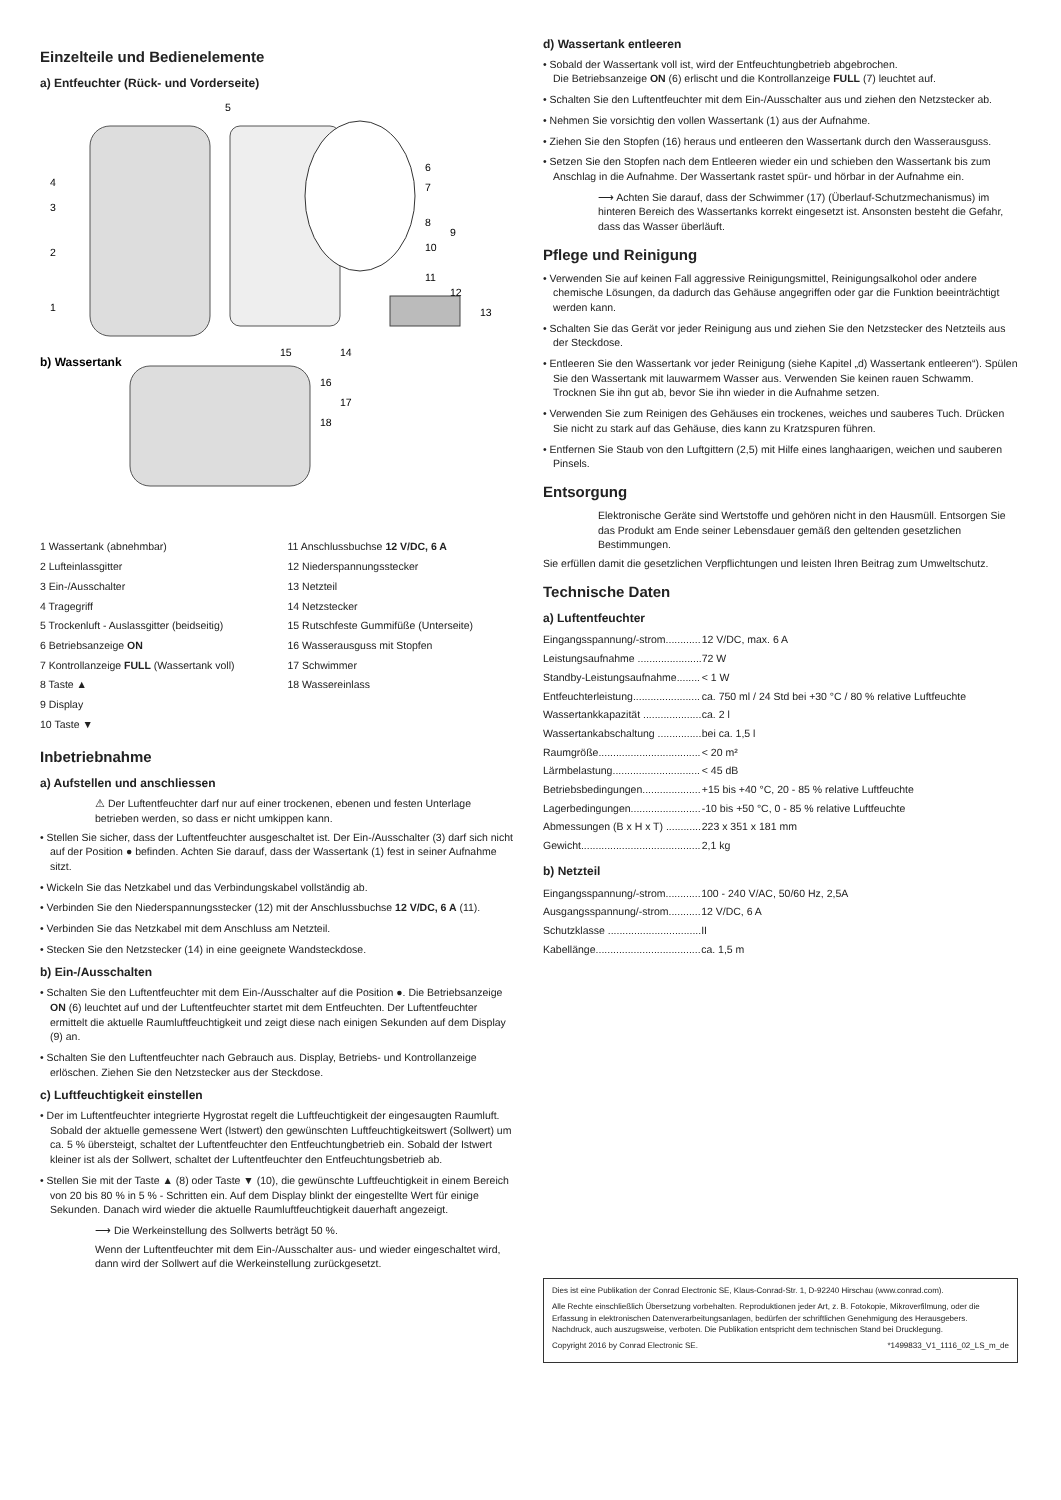Einzelteile und Bedienelemente
a) Entfeuchter (Rück- und Vorderseite)
4
3
2
1
5
6
7
8
9
10
11
12
13
14
15
16
17
18
b) Wassertank
1 Wassertank (abnehmbar)
2 Lufteinlassgitter
3 Ein-/Ausschalter
4 Tragegriff
5 Trockenluft - Auslassgitter (beidseitig)
6 Betriebsanzeige ON
7 Kontrollanzeige FULL (Wassertank voll)
8 Taste ▲
9 Display
10 Taste ▼
11 Anschlussbuchse 12 V/DC, 6 A
12 Niederspannungsstecker
13 Netzteil
14 Netzstecker
15 Rutschfeste Gummifüße (Unterseite)
16 Wasserausguss mit Stopfen
17 Schwimmer
18 Wassereinlass
Inbetriebnahme
a) Aufstellen und anschliessen
⚠ Der Luftentfeuchter darf nur auf einer trockenen, ebenen und festen Unterlage betrieben werden, so dass er nicht umkippen kann.
• Stellen Sie sicher, dass der Luftentfeuchter ausgeschaltet ist. Der Ein-/Ausschalter (3) darf sich nicht auf der Position ● befinden. Achten Sie darauf, dass der Wassertank (1) fest in seiner Aufnahme sitzt.
• Wickeln Sie das Netzkabel und das Verbindungskabel vollständig ab.
• Verbinden Sie den Niederspannungsstecker (12) mit der Anschlussbuchse 12 V/DC, 6 A (11).
• Verbinden Sie das Netzkabel mit dem Anschluss am Netzteil.
• Stecken Sie den Netzstecker (14) in eine geeignete Wandsteckdose.
b) Ein-/Ausschalten
• Schalten Sie den Luftentfeuchter mit dem Ein-/Ausschalter auf die Position ●. Die Betriebsanzeige ON (6) leuchtet auf und der Luftentfeuchter startet mit dem Entfeuchten. Der Luftentfeuchter ermittelt die aktuelle Raumluftfeuchtigkeit und zeigt diese nach einigen Sekunden auf dem Display (9) an.
• Schalten Sie den Luftentfeuchter nach Gebrauch aus. Display, Betriebs- und Kontrollanzeige erlöschen. Ziehen Sie den Netzstecker aus der Steckdose.
c) Luftfeuchtigkeit einstellen
• Der im Luftentfeuchter integrierte Hygrostat regelt die Luftfeuchtigkeit der eingesaugten Raumluft. Sobald der aktuelle gemessene Wert (Istwert) den gewünschten Luftfeuchtigkeitswert (Sollwert) um ca. 5 % übersteigt, schaltet der Luftentfeuchter den Entfeuchtungbetrieb ein. Sobald der Istwert kleiner ist als der Sollwert, schaltet der Luftentfeuchter den Entfeuchtungsbetrieb ab.
• Stellen Sie mit der Taste ▲ (8) oder Taste ▼ (10), die gewünschte Luftfeuchtigkeit in einem Bereich von 20 bis 80 % in 5 % - Schritten ein. Auf dem Display blinkt der eingestellte Wert für einige Sekunden. Danach wird wieder die aktuelle Raumluftfeuchtigkeit dauerhaft angezeigt.
⟶ Die Werkeinstellung des Sollwerts beträgt 50 %.
Wenn der Luftentfeuchter mit dem Ein-/Ausschalter aus- und wieder eingeschaltet wird, dann wird der Sollwert auf die Werkeinstellung zurückgesetzt.
d) Wassertank entleeren
• Sobald der Wassertank voll ist, wird der Entfeuchtungbetrieb abgebrochen.
Die Betriebsanzeige ON (6) erlischt und die Kontrollanzeige FULL (7) leuchtet auf.
• Schalten Sie den Luftentfeuchter mit dem Ein-/Ausschalter aus und ziehen den Netzstecker ab.
• Nehmen Sie vorsichtig den vollen Wassertank (1) aus der Aufnahme.
• Ziehen Sie den Stopfen (16) heraus und entleeren den Wassertank durch den Wasserausguss.
• Setzen Sie den Stopfen nach dem Entleeren wieder ein und schieben den Wassertank bis zum Anschlag in die Aufnahme. Der Wassertank rastet spür- und hörbar in der Aufnahme ein.
⟶ Achten Sie darauf, dass der Schwimmer (17) (Überlauf-Schutzmechanismus) im hinteren Bereich des Wassertanks korrekt eingesetzt ist. Ansonsten besteht die Gefahr, dass das Wasser überläuft.
Pflege und Reinigung
• Verwenden Sie auf keinen Fall aggressive Reinigungsmittel, Reinigungsalkohol oder andere chemische Lösungen, da dadurch das Gehäuse angegriffen oder gar die Funktion beeinträchtigt werden kann.
• Schalten Sie das Gerät vor jeder Reinigung aus und ziehen Sie den Netzstecker des Netzteils aus der Steckdose.
• Entleeren Sie den Wassertank vor jeder Reinigung (siehe Kapitel „d) Wassertank entleeren“). Spülen Sie den Wassertank mit lauwarmem Wasser aus. Verwenden Sie keinen rauen Schwamm. Trocknen Sie ihn gut ab, bevor Sie ihn wieder in die Aufnahme setzen.
• Verwenden Sie zum Reinigen des Gehäuses ein trockenes, weiches und sauberes Tuch. Drücken Sie nicht zu stark auf das Gehäuse, dies kann zu Kratzspuren führen.
• Entfernen Sie Staub von den Luftgittern (2,5) mit Hilfe eines langhaarigen, weichen und sauberen Pinsels.
Entsorgung
Elektronische Geräte sind Wertstoffe und gehören nicht in den Hausmüll. Entsorgen Sie das Produkt am Ende seiner Lebensdauer gemäß den geltenden gesetzlichen Bestimmungen.
Sie erfüllen damit die gesetzlichen Verpflichtungen und leisten Ihren Beitrag zum Umweltschutz.
Technische Daten
a) Luftentfeuchter
| Eingangsspannung/-strom............ | 12 V/DC, max. 6 A |
| Leistungsaufnahme ...................... | 72 W |
| Standby-Leistungsaufnahme........ | < 1 W |
| Entfeuchterleistung....................... | ca. 750 ml / 24 Std bei +30 °C / 80 % relative Luftfeuchte |
| Wassertankkapazität .................... | ca. 2 l |
| Wassertankabschaltung ............... | bei ca. 1,5 l |
| Raumgröße................................... | < 20 m² |
| Lärmbelastung.............................. | < 45 dB |
| Betriebsbedingungen.................... | +15 bis +40 °C, 20 - 85 % relative Luftfeuchte |
| Lagerbedingungen........................ | -10 bis +50 °C, 0 - 85 % relative Luftfeuchte |
| Abmessungen (B x H x T) ............ | 223 x 351 x 181 mm |
| Gewicht......................................... | 2,1 kg |
b) Netzteil
| Eingangsspannung/-strom............ | 100 - 240 V/AC, 50/60 Hz, 2,5A |
| Ausgangsspannung/-strom........... | 12 V/DC, 6 A |
| Schutzklasse ................................ | II |
| Kabellänge.................................... | ca. 1,5 m |
Dies ist eine Publikation der Conrad Electronic SE, Klaus-Conrad-Str. 1, D-92240 Hirschau (www.conrad.com).
Alle Rechte einschließlich Übersetzung vorbehalten. Reproduktionen jeder Art, z. B. Fotokopie, Mikroverfilmung, oder die Erfassung in elektronischen Datenverarbeitungsanlagen, bedürfen der schriftlichen Genehmigung des Herausgebers. Nachdruck, auch auszugsweise, verboten. Die Publikation entspricht dem technischen Stand bei Drucklegung.
Copyright 2016 by Conrad Electronic SE. *1499833_V1_1116_02_LS_m_de